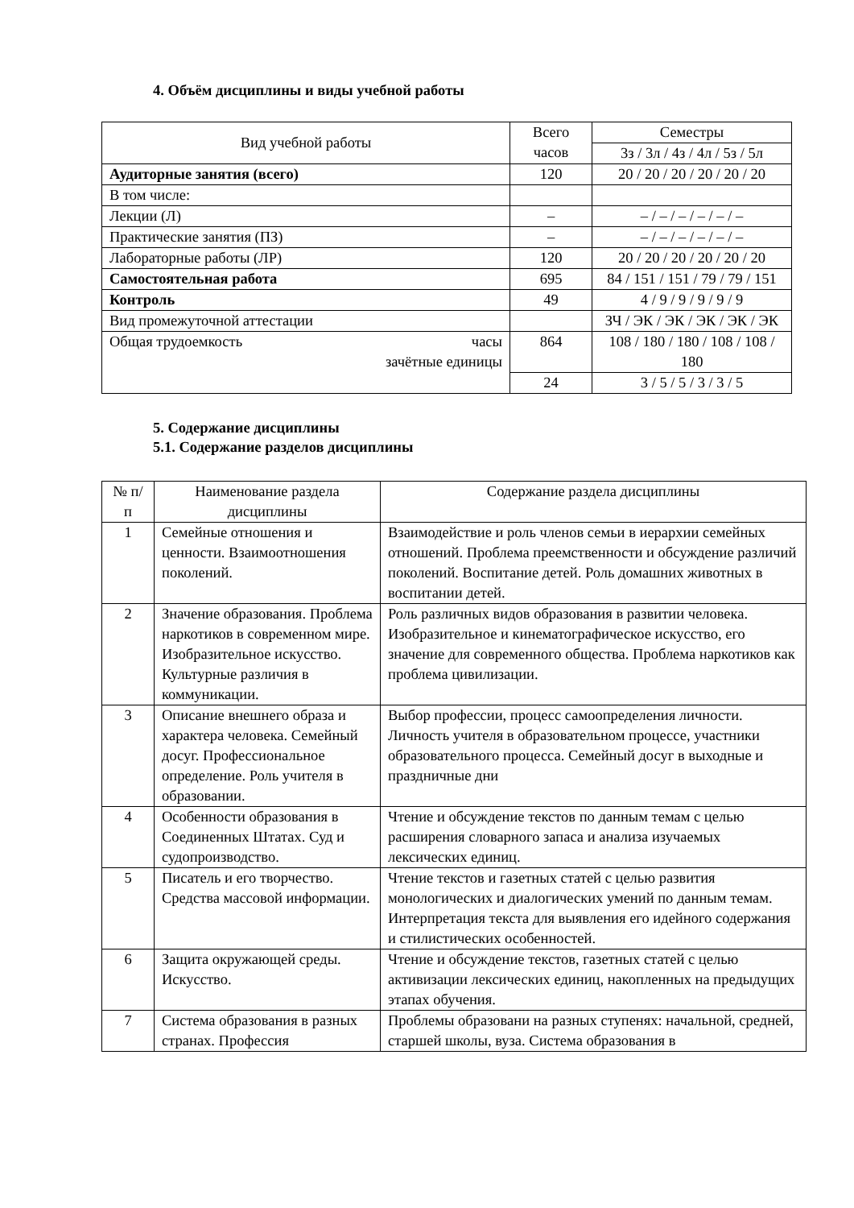4. Объём дисциплины и виды учебной работы
| Вид учебной работы | Всего часов | Семестры |
| --- | --- | --- |
| | | 3з / 3л / 4з / 4л / 5з / 5л |
| Аудиторные занятия (всего) | 120 | 20 / 20 / 20 / 20 / 20 / 20 |
| В том числе: | | |
| Лекции (Л) | – | – / – / – / – / – / – |
| Практические занятия (ПЗ) | – | – / – / – / – / – / – |
| Лабораторные работы (ЛР) | 120 | 20 / 20 / 20 / 20 / 20 / 20 |
| Самостоятельная работа | 695 | 84 / 151 / 151 / 79 / 79 / 151 |
| Контроль | 49 | 4 / 9 / 9 / 9 / 9 / 9 |
| Вид промежуточной аттестации | | ЗЧ / ЭК / ЭК / ЭК / ЭК / ЭК |
| Общая трудоемкость часы зачётные единицы | 864 | 108 / 180 / 180 / 108 / 108 / 180 |
| | 24 | 3 / 5 / 5 / 3 / 3 / 5 |
5. Содержание дисциплины
5.1. Содержание разделов дисциплины
| № п/п | Наименование раздела дисциплины | Содержание раздела дисциплины |
| --- | --- | --- |
| 1 | Семейные отношения и ценности. Взаимоотношения поколений. | Взаимодействие и роль членов семьи в иерархии семейных отношений. Проблема преемственности и обсуждение различий поколений. Воспитание детей. Роль домашних животных в воспитании детей. |
| 2 | Значение образования. Проблема наркотиков в современном мире. Изобразительное искусство. Культурные различия в коммуникации. | Роль различных видов образования в развитии человека. Изобразительное и кинематографическое искусство, его значение для современного общества. Проблема наркотиков как проблема цивилизации. |
| 3 | Описание внешнего образа и характера человека. Семейный досуг. Профессиональное определение. Роль учителя в образовании. | Выбор профессии, процесс самоопределения личности. Личность учителя в образовательном процессе, участники образовательного процесса. Семейный досуг в выходные и праздничные дни |
| 4 | Особенности образования в Соединенных Штатах. Суд и судопроизводство. | Чтение и обсуждение текстов по данным темам с целью расширения словарного запаса и анализа изучаемых лексических единиц. |
| 5 | Писатель и его творчество. Средства массовой информации. | Чтение текстов и газетных статей с целью развития монологических и диалогических умений по данным темам. Интерпретация текста для выявления его идейного содержания и стилистических особенностей. |
| 6 | Защита окружающей среды. Искусство. | Чтение и обсуждение текстов, газетных статей с целью активизации лексических единиц, накопленных на предыдущих этапах обучения. |
| 7 | Система образования в разных странах. Профессия | Проблемы образовани на разных ступенях: начальной, средней, старшей школы, вуза. Система образования в |